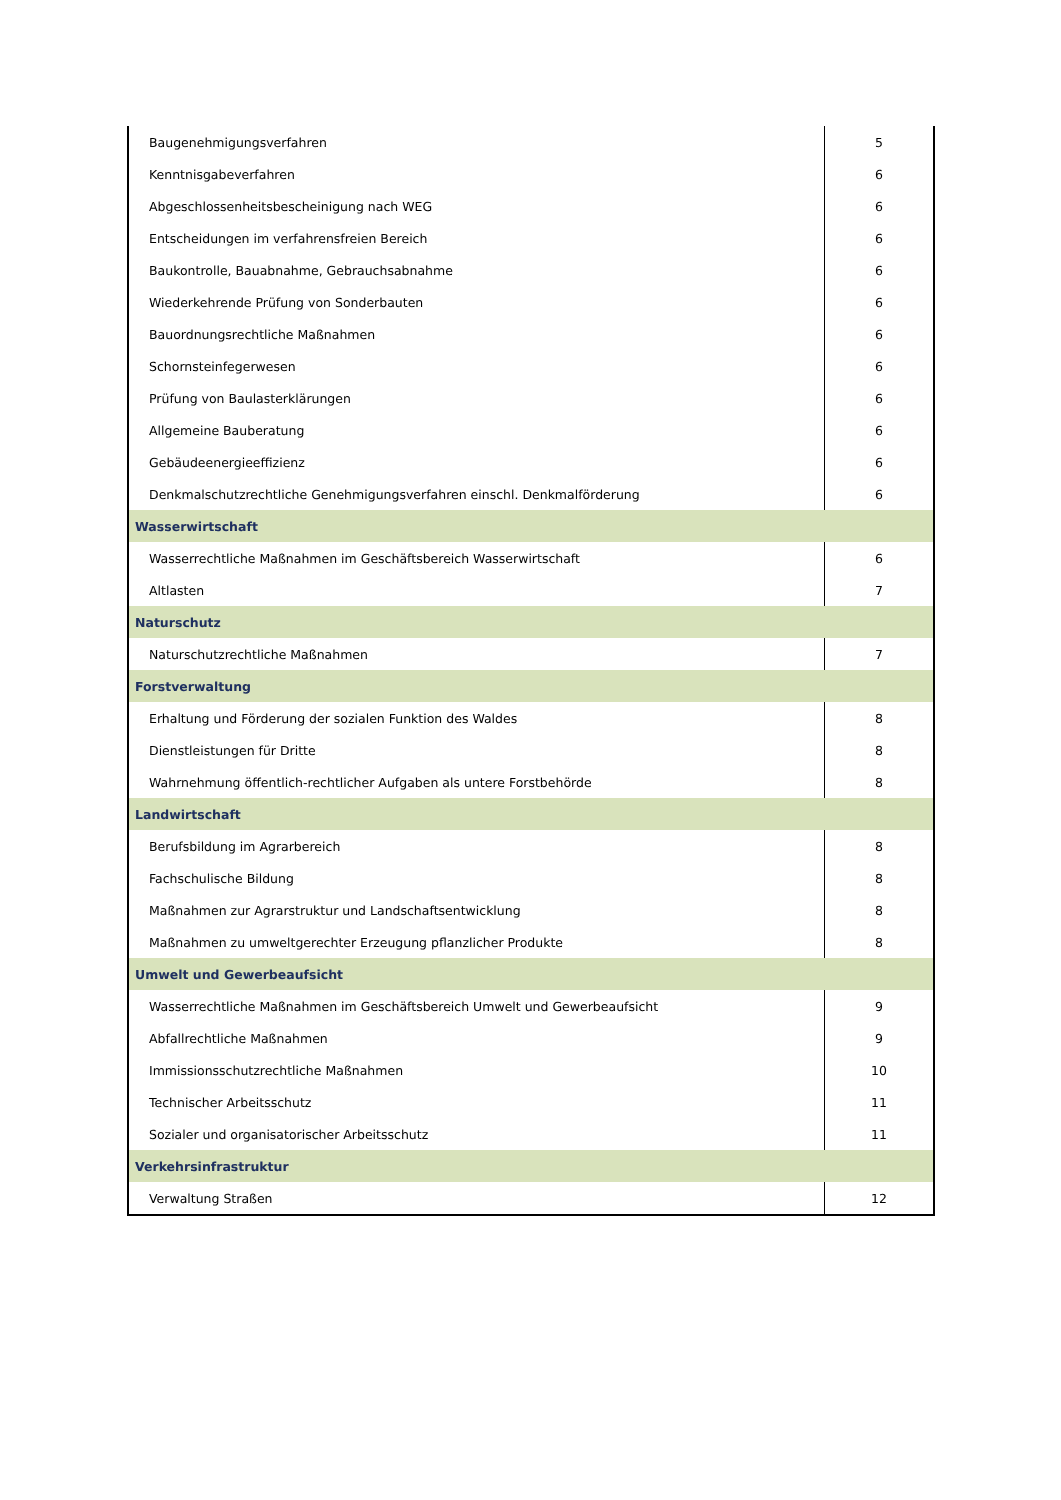| Baugenehmigungsverfahren | 5 |
| Kenntnisgabeverfahren | 6 |
| Abgeschlossenheitsbescheinigung nach WEG | 6 |
| Entscheidungen im verfahrensfreien Bereich | 6 |
| Baukontrolle, Bauabnahme, Gebrauchsabnahme | 6 |
| Wiederkehrende Prüfung von Sonderbauten | 6 |
| Bauordnungsrechtliche Maßnahmen | 6 |
| Schornsteinfegerwesen | 6 |
| Prüfung von Baulasterklärungen | 6 |
| Allgemeine Bauberatung | 6 |
| Gebäudeenergieeffizienz | 6 |
| Denkmalschutzrechtliche Genehmigungsverfahren einschl. Denkmalförderung | 6 |
| Wasserwirtschaft | |
| Wasserrechtliche Maßnahmen im Geschäftsbereich Wasserwirtschaft | 6 |
| Altlasten | 7 |
| Naturschutz | |
| Naturschutzrechtliche Maßnahmen | 7 |
| Forstverwaltung | |
| Erhaltung und Förderung der sozialen Funktion des Waldes | 8 |
| Dienstleistungen für Dritte | 8 |
| Wahrnehmung öffentlich-rechtlicher Aufgaben als untere Forstbehörde | 8 |
| Landwirtschaft | |
| Berufsbildung im Agrarbereich | 8 |
| Fachschulische Bildung | 8 |
| Maßnahmen zur Agrarstruktur und Landschaftsentwicklung | 8 |
| Maßnahmen zu umweltgerechter Erzeugung pflanzlicher Produkte | 8 |
| Umwelt und Gewerbeaufsicht | |
| Wasserrechtliche Maßnahmen im Geschäftsbereich Umwelt und Gewerbeaufsicht | 9 |
| Abfallrechtliche Maßnahmen | 9 |
| Immissionsschutzrechtliche Maßnahmen | 10 |
| Technischer Arbeitsschutz | 11 |
| Sozialer und organisatorischer Arbeitsschutz | 11 |
| Verkehrsinfrastruktur | |
| Verwaltung Straßen | 12 |